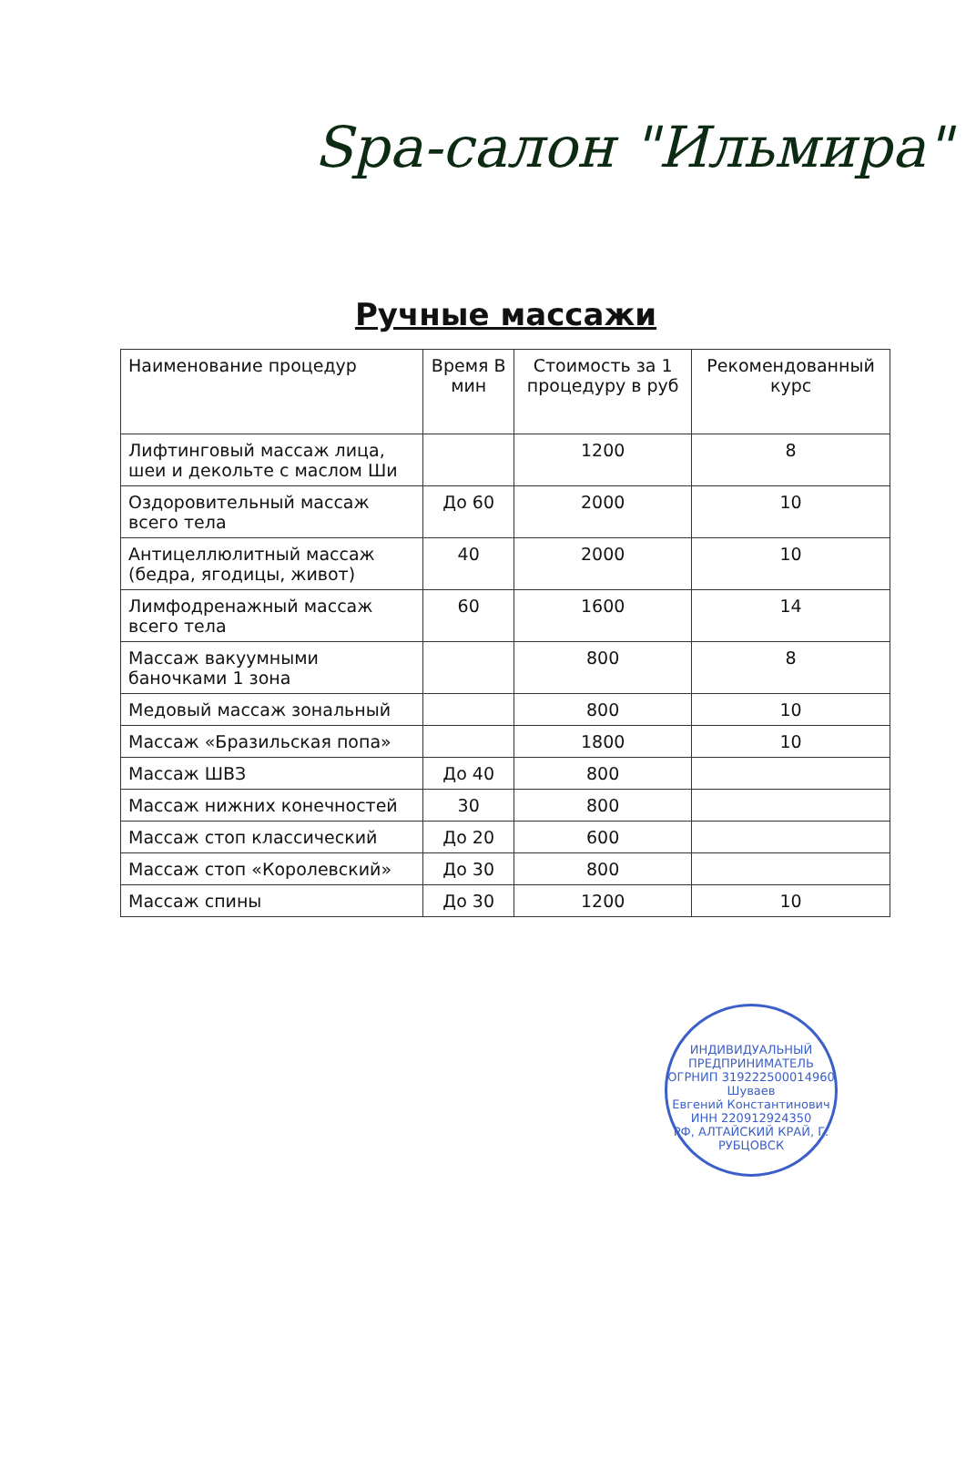Spa-салон "Ильмира"
Ручные массажи
| Наименование процедур | Время В мин | Стоимость за 1 процедуру в руб | Рекомендованный курс |
| --- | --- | --- | --- |
| Лифтинговый массаж лица, шеи и декольте с маслом Ши | | 1200 | 8 |
| Оздоровительный массаж всего тела | До 60 | 2000 | 10 |
| Антицеллюлитный массаж (бедра, ягодицы, живот) | 40 | 2000 | 10 |
| Лимфодренажный массаж всего тела | 60 | 1600 | 14 |
| Массаж вакуумными баночками 1 зона | | 800 | 8 |
| Медовый массаж зональный | | 800 | 10 |
| Массаж «Бразильская попа» | | 1800 | 10 |
| Массаж ШВЗ | До 40 | 800 | |
| Массаж нижних конечностей | 30 | 800 | |
| Массаж стоп классический | До 20 | 600 | |
| Массаж стоп «Королевский» | До 30 | 800 | |
| Массаж спины | До 30 | 1200 | 10 |
ИНДИВИДУАЛЬНЫЙ ПРЕДПРИНИМАТЕЛЬ
ОГРНИП 319222500014960
Шуваев
Евгений Константинович
ИНН 220912924350
РФ, АЛТАЙСКИЙ КРАЙ, Г. РУБЦОВСК